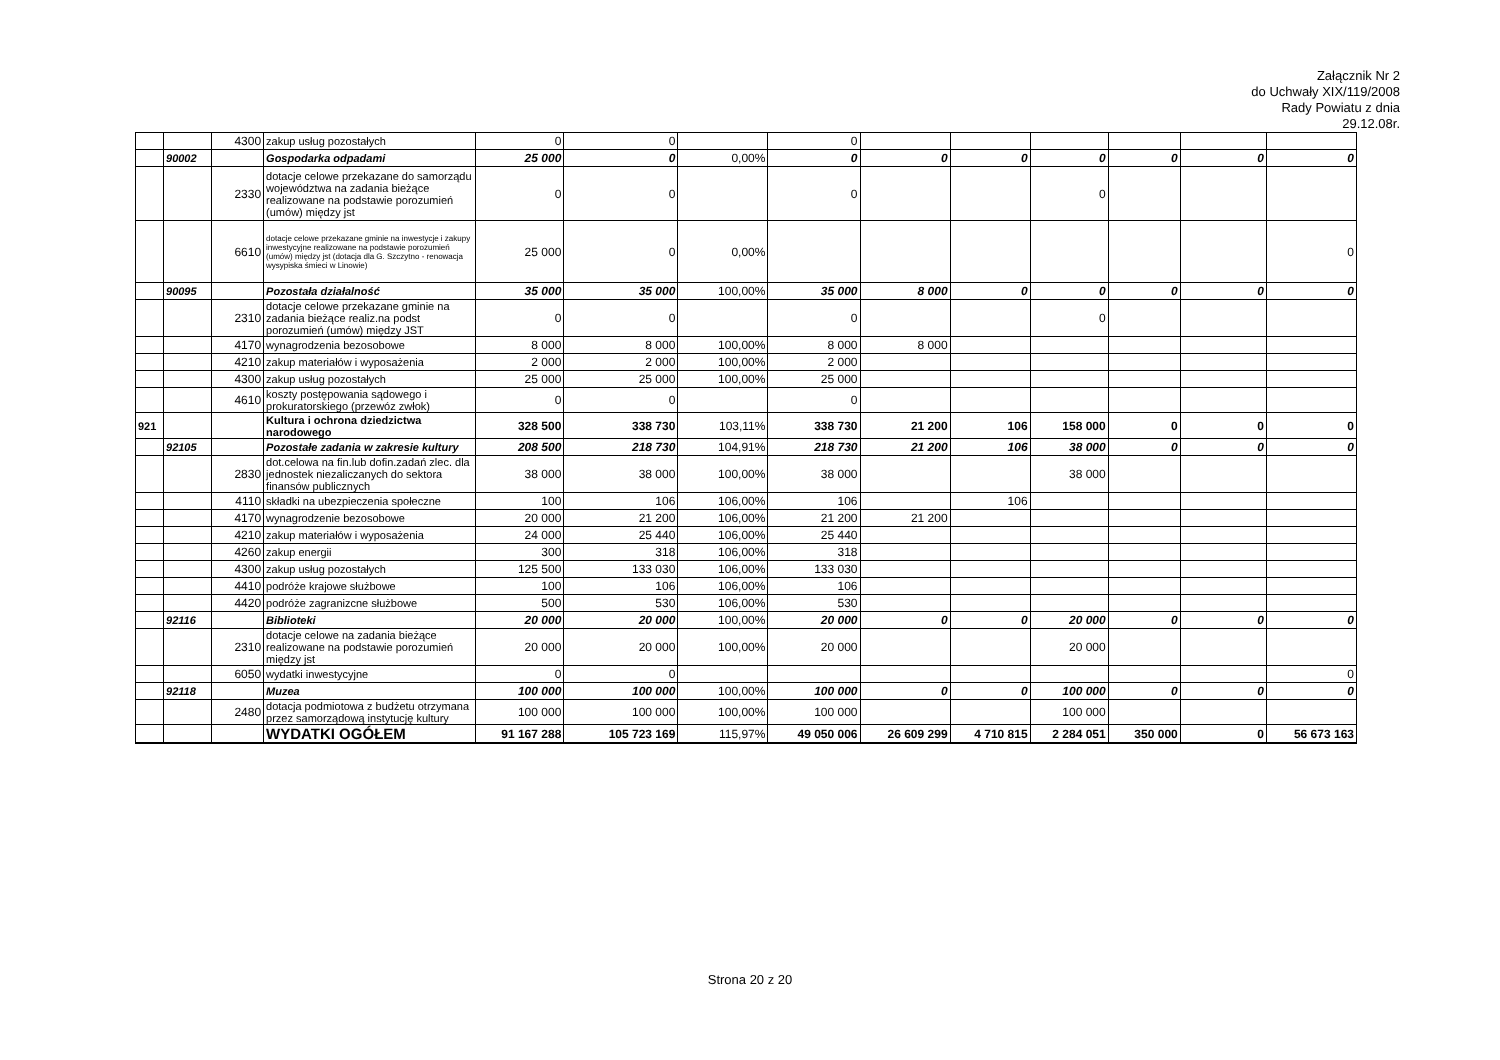Załącznik Nr 2
do Uchwały XIX/119/2008
Rady Powiatu z dnia
29.12.08r.
| | | 4300 | zakup usług pozostałych | 0 | 0 | | 0 | | | | | | |
| | 90002 | | Gospodarka odpadami | 25 000 | 0 | 0,00% | 0 | 0 | 0 | 0 | 0 | 0 | 0 |
| | | 2330 | dotacje celowe przekazane do samorządu województwa na zadania bieżące realizowane na podstawie porozumień (umów) między jst | 0 | 0 | | 0 | | | 0 | | | |
| | | 6610 | dotacje celowe przekazane gminie na inwestycje i zakupy inwestycyjne realizowane na podstawie porozumień (umów) między jst (dotacja dla G. Szczytno - renowacja wysypiska śmieci w Linowie) | 25 000 | 0 | 0,00% | | | | | | | 0 |
| | 90095 | | Pozostała działalność | 35 000 | 35 000 | 100,00% | 35 000 | 8 000 | 0 | 0 | 0 | 0 | 0 |
| | | 2310 | dotacje celowe przekazane gminie na zadania bieżące realiz.na podst porozumień (umów) między JST | 0 | 0 | | 0 | | | 0 | | | |
| | | 4170 | wynagrodzenia bezosobowe | 8 000 | 8 000 | 100,00% | 8 000 | 8 000 | | | | | |
| | | 4210 | zakup materiałów i wyposażenia | 2 000 | 2 000 | 100,00% | 2 000 | | | | | | |
| | | 4300 | zakup usług pozostałych | 25 000 | 25 000 | 100,00% | 25 000 | | | | | | |
| | | 4610 | koszty postępowania sądowego i prokuratorskiego (przewóz zwłok) | 0 | 0 | | 0 | | | | | | |
| 921 | | | Kultura i ochrona dziedzictwa narodowego | 328 500 | 338 730 | 103,11% | 338 730 | 21 200 | 106 | 158 000 | 0 | 0 | 0 |
| | 92105 | | Pozostałe zadania w zakresie kultury | 208 500 | 218 730 | 104,91% | 218 730 | 21 200 | 106 | 38 000 | 0 | 0 | 0 |
| | | 2830 | dot.celowa na fin.lub dofin.zadań zlec. dla jednostek niezaliczanych do sektora finansów publicznych | 38 000 | 38 000 | 100,00% | 38 000 | | | 38 000 | | | |
| | | 4110 | składki na ubezpieczenia społeczne | 100 | 106 | 106,00% | 106 | | 106 | | | | |
| | | 4170 | wynagrodzenie bezosobowe | 20 000 | 21 200 | 106,00% | 21 200 | 21 200 | | | | | |
| | | 4210 | zakup materiałów i wyposażenia | 24 000 | 25 440 | 106,00% | 25 440 | | | | | | |
| | | 4260 | zakup energii | 300 | 318 | 106,00% | 318 | | | | | | |
| | | 4300 | zakup usług pozostałych | 125 500 | 133 030 | 106,00% | 133 030 | | | | | | |
| | | 4410 | podróże krajowe służbowe | 100 | 106 | 106,00% | 106 | | | | | | |
| | | 4420 | podróże zagranizcne służbowe | 500 | 530 | 106,00% | 530 | | | | | | |
| | 92116 | | Biblioteki | 20 000 | 20 000 | 100,00% | 20 000 | 0 | 0 | 20 000 | 0 | 0 | 0 |
| | | 2310 | dotacje celowe na zadania bieżące realizowane na podstawie porozumień między jst | 20 000 | 20 000 | 100,00% | 20 000 | | | 20 000 | | | |
| | | 6050 | wydatki inwestycyjne | 0 | 0 | | | | | | | | 0 |
| | 92118 | | Muzea | 100 000 | 100 000 | 100,00% | 100 000 | 0 | 0 | 100 000 | 0 | 0 | 0 |
| | | 2480 | dotacja podmiotowa z budżetu otrzymana przez samorządową instytucję kultury | 100 000 | 100 000 | 100,00% | 100 000 | | | 100 000 | | | |
| | | | WYDATKI OGÓŁEM | 91 167 288 | 105 723 169 | 115,97% | 49 050 006 | 26 609 299 | 4 710 815 | 2 284 051 | 350 000 | 0 | 56 673 163 |
Strona 20 z 20